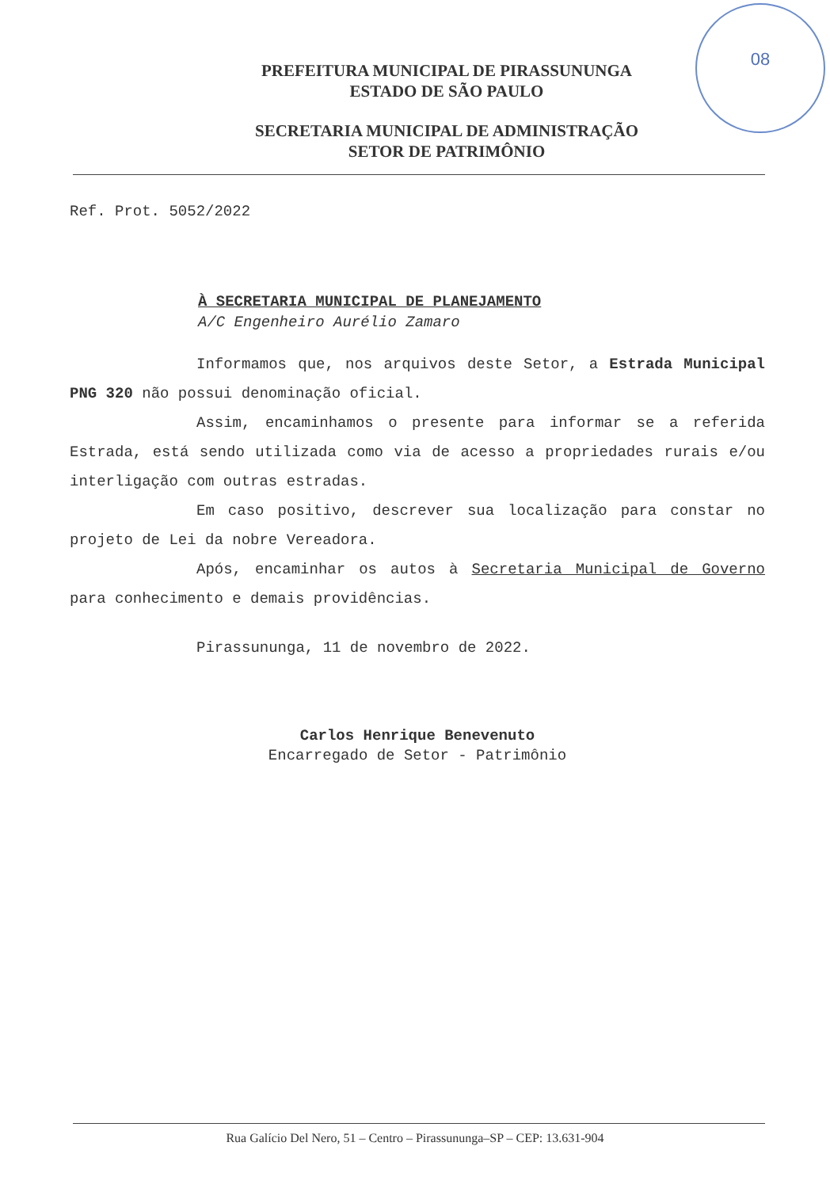08
PREFEITURA MUNICIPAL DE PIRASSUNUNGA
ESTADO DE SÃO PAULO
SECRETARIA MUNICIPAL DE ADMINISTRAÇÃO
SETOR DE PATRIMÔNIO
Ref. Prot. 5052/2022
À SECRETARIA MUNICIPAL DE PLANEJAMENTO
A/C Engenheiro Aurélio Zamaro
Informamos que, nos arquivos deste Setor, a Estrada Municipal PNG 320 não possui denominação oficial.
Assim, encaminhamos o presente para informar se a referida Estrada, está sendo utilizada como via de acesso a propriedades rurais e/ou interligação com outras estradas.
Em caso positivo, descrever sua localização para constar no projeto de Lei da nobre Vereadora.
Após, encaminhar os autos à Secretaria Municipal de Governo para conhecimento e demais providências.
Pirassununga, 11 de novembro de 2022.
Carlos Henrique Benevenuto
Encarregado de Setor - Patrimônio
Rua Galício Del Nero, 51 – Centro – Pirassununga–SP – CEP: 13.631-904